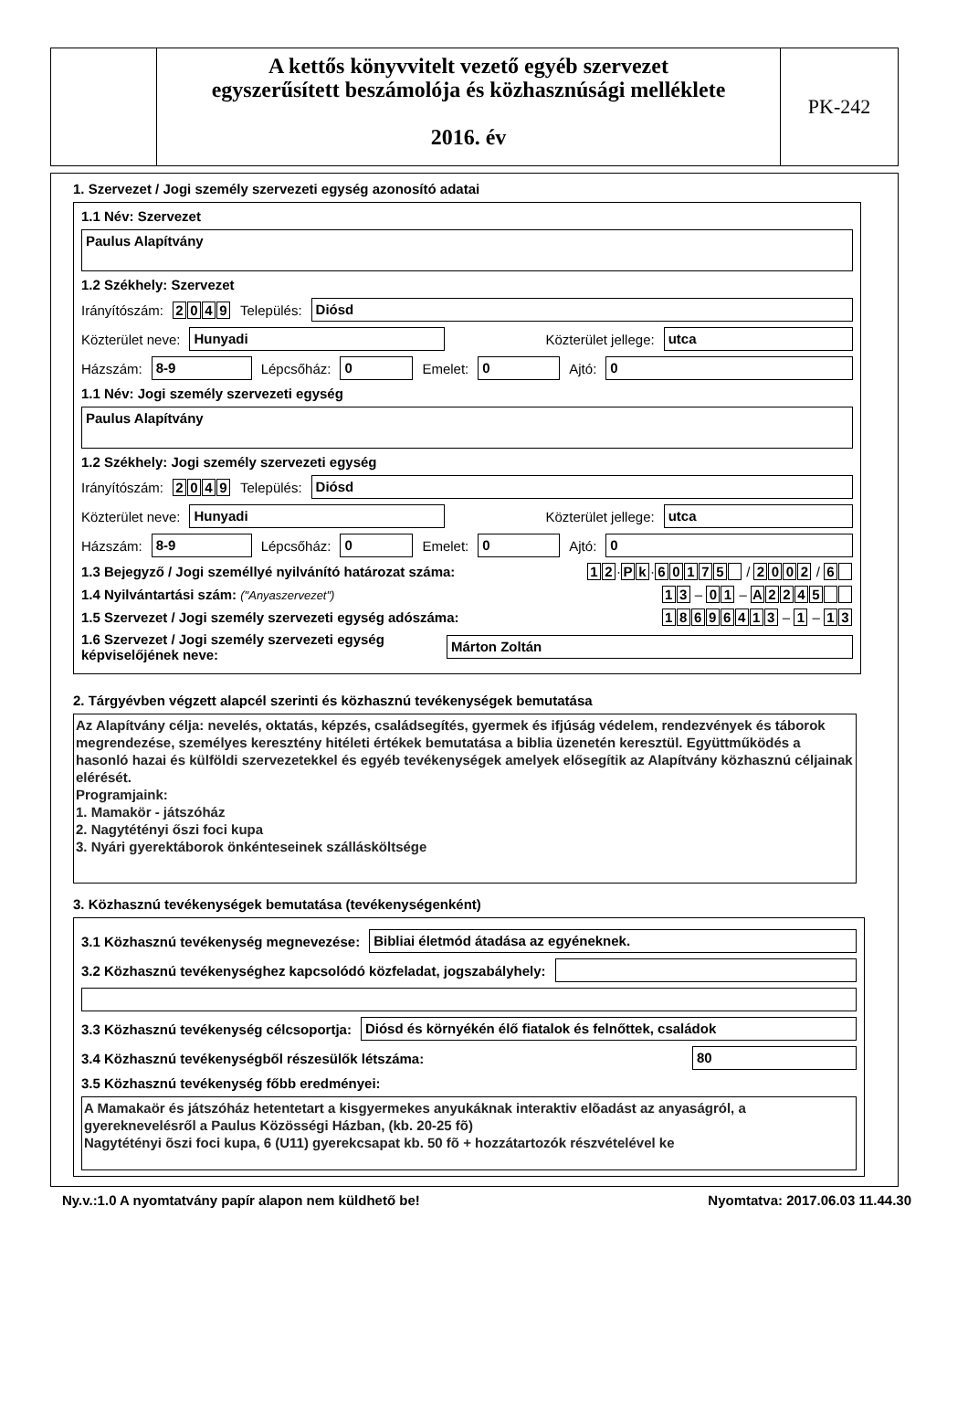A kettős könyvvitelt vezető egyéb szervezet
egyszerűsített beszámolója és közhasznúsági melléklete
2016. év
PK-242
1. Szervezet / Jogi személy szervezeti egység azonosító adatai
1.1 Név: Szervezet
Paulus Alapítvány
1.2 Székhely: Szervezet
Irányítószám: 2049 Település:
Diósd
Közterület neve:
Hunyadi
Közterület jellege:
utca
Házszám:
8-9
Lépcsőház:
0
Emelet:
0
Ajtó:
0
1.1 Név: Jogi személy szervezeti egység
Paulus Alapítvány
1.2 Székhely: Jogi személy szervezeti egység
Irányítószám: 2049 Település:
Diósd
Közterület neve:
Hunyadi
Közterület jellege:
utca
Házszám:
8-9
Lépcsőház:
0
Emelet:
0
Ajtó:
0
1.3 Bejegyző / Jogi személlyé nyilvánító határozat száma: 12 · Pk · 60175 / 2002 / 6
1.4 Nyilvántartási szám: ("Anyaszervezet") 13 – 01 – A 2245
1.5 Szervezet / Jogi személy szervezeti egység adószáma: 18696413 – 1 – 13
1.6 Szervezet / Jogi személy szervezeti egység képviselőjének neve:
Márton Zoltán
2. Tárgyévben végzett alapcél szerinti és közhasznú tevékenységek bemutatása
Az Alapítvány célja: nevelés, oktatás, képzés, családsegítés, gyermek és ifjúság védelem, rendezvények és táborok megrendezése, személyes keresztény hitéleti értékek bemutatása a biblia üzenetén keresztül. Együttműködés a hasonló hazai és külföldi szervezetekkel és egyéb tevékenységek amelyek elősegítik az Alapítvány közhasznú céljainak elérését.
Programjaink:
1. Mamakör - játszóház
2. Nagytétényi őszi foci kupa
3. Nyári gyerektáborok önkénteseinek szállásköltsége
3. Közhasznú tevékenységek bemutatása (tevékenységenként)
3.1 Közhasznú tevékenység megnevezése:
Bibliai életmód átadása az egyéneknek.
3.2 Közhasznú tevékenységhez kapcsolódó közfeladat, jogszabályhely:
3.3 Közhasznú tevékenység célcsoportja:
Diósd és környékén élő fiatalok és felnőttek, családok
3.4 Közhasznú tevékenységből részesülők létszáma:
80
3.5 Közhasznú tevékenység főbb eredményei:
A Mamakaör és játszóház hetentetart a kisgyermekes anyukáknak interaktiv elõadást az anyaságról, a gyereknevelésről a Paulus Közösségi Házban, (kb. 20-25 fõ)
Nagytétényi õszi foci kupa, 6 (U11) gyerekcsapat kb. 50 fõ + hozzátartozók részvételével ke
Ny.v.:1.0 A nyomtatvány papír alapon nem küldhető be! Nyomtatva: 2017.06.03 11.44.30